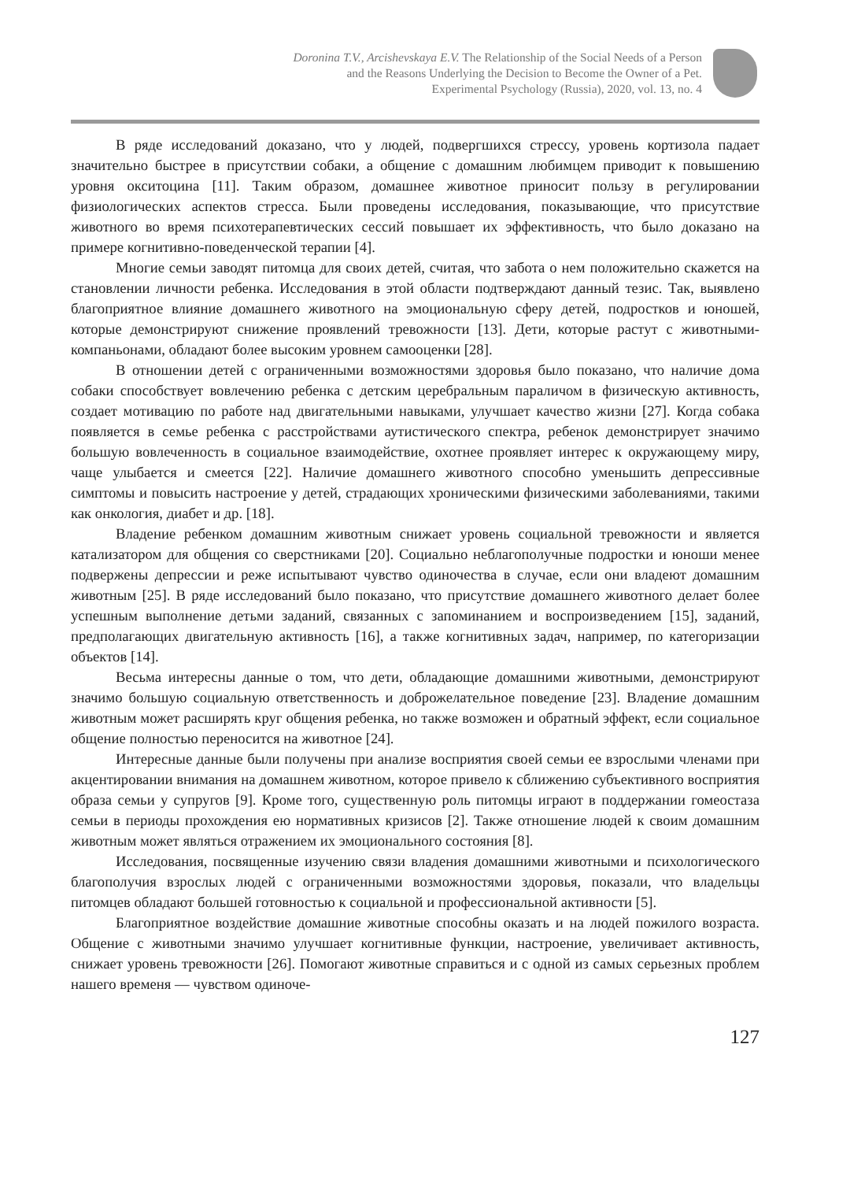Doronina T.V., Arcishevskaya E.V. The Relationship of the Social Needs of a Person
and the Reasons Underlying the Decision to Become the Owner of a Pet.
Experimental Psychology (Russia), 2020, vol. 13, no. 4
В ряде исследований доказано, что у людей, подвергшихся стрессу, уровень кортизола падает значительно быстрее в присутствии собаки, а общение с домашним любимцем приводит к повышению уровня окситоцина [11]. Таким образом, домашнее животное приносит пользу в регулировании физиологических аспектов стресса. Были проведены исследования, показывающие, что присутствие животного во время психотерапевтических сессий повышает их эффективность, что было доказано на примере когнитивно-поведенческой терапии [4].
Многие семьи заводят питомца для своих детей, считая, что забота о нем положительно скажется на становлении личности ребенка. Исследования в этой области подтверждают данный тезис. Так, выявлено благоприятное влияние домашнего животного на эмоциональную сферу детей, подростков и юношей, которые демонстрируют снижение проявлений тревожности [13]. Дети, которые растут с животными-компаньонами, обладают более высоким уровнем самооценки [28].
В отношении детей с ограниченными возможностями здоровья было показано, что наличие дома собаки способствует вовлечению ребенка с детским церебральным параличом в физическую активность, создает мотивацию по работе над двигательными навыками, улучшает качество жизни [27]. Когда собака появляется в семье ребенка с расстройствами аутистического спектра, ребенок демонстрирует значимо большую вовлеченность в социальное взаимодействие, охотнее проявляет интерес к окружающему миру, чаще улыбается и смеется [22]. Наличие домашнего животного способно уменьшить депрессивные симптомы и повысить настроение у детей, страдающих хроническими физическими заболеваниями, такими как онкология, диабет и др. [18].
Владение ребенком домашним животным снижает уровень социальной тревожности и является катализатором для общения со сверстниками [20]. Социально неблагополучные подростки и юноши менее подвержены депрессии и реже испытывают чувство одиночества в случае, если они владеют домашним животным [25]. В ряде исследований было показано, что присутствие домашнего животного делает более успешным выполнение детьми заданий, связанных с запоминанием и воспроизведением [15], заданий, предполагающих двигательную активность [16], а также когнитивных задач, например, по категоризации объектов [14].
Весьма интересны данные о том, что дети, обладающие домашними животными, демонстрируют значимо большую социальную ответственность и доброжелательное поведение [23]. Владение домашним животным может расширять круг общения ребенка, но также возможен и обратный эффект, если социальное общение полностью переносится на животное [24].
Интересные данные были получены при анализе восприятия своей семьи ее взрослыми членами при акцентировании внимания на домашнем животном, которое привело к сближению субъективного восприятия образа семьи у супругов [9]. Кроме того, существенную роль питомцы играют в поддержании гомеостаза семьи в периоды прохождения ею нормативных кризисов [2]. Также отношение людей к своим домашним животным может являться отражением их эмоционального состояния [8].
Исследования, посвященные изучению связи владения домашними животными и психологического благополучия взрослых людей с ограниченными возможностями здоровья, показали, что владельцы питомцев обладают большей готовностью к социальной и профессиональной активности [5].
Благоприятное воздействие домашние животные способны оказать и на людей пожилого возраста. Общение с животными значимо улучшает когнитивные функции, настроение, увеличивает активность, снижает уровень тревожности [26]. Помогают животные справиться и с одной из самых серьезных проблем нашего временя — чувством одиноче-
127